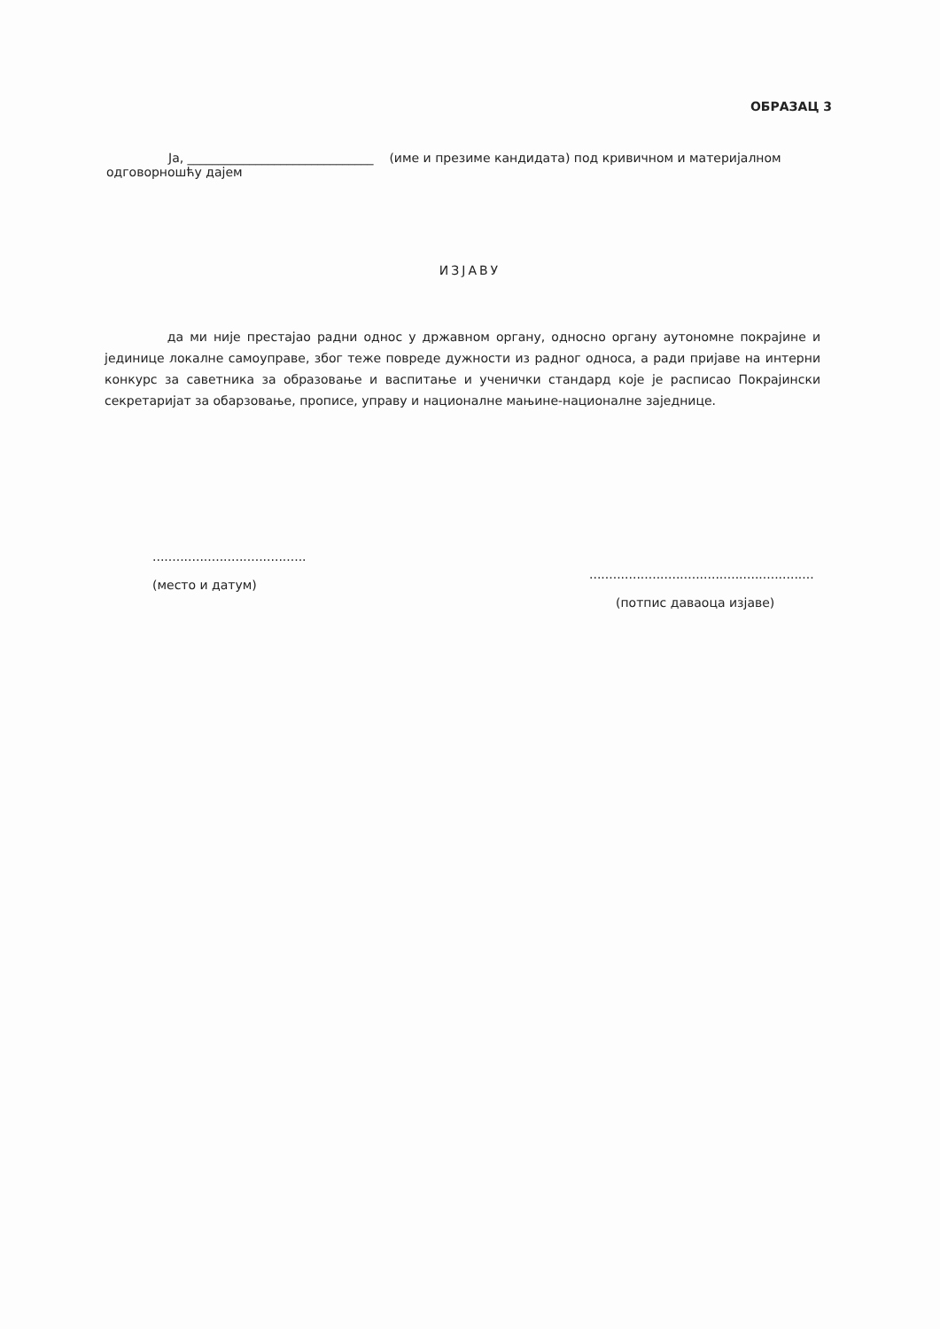ОБРАЗАЦ 3
Ја, ______________________________ (име и презиме кандидата) под кривичном и материјалном
одговорношћу дајем
ИЗЈАВУ
да ми није престајао радни однос у државном органу, односно органу аутономне покрајине и јединице локалне самоуправе, због теже повреде дужности из радног односа, а ради пријаве на интерни конкурс за саветника за образовање и васпитање и ученички стандард које је расписао Покрајински секретаријат за обарзовање, прописе, управу и националне мањине-националне заједнице.
.......................................
(место и датум)
.........................................................
(потпис даваоца изјаве)